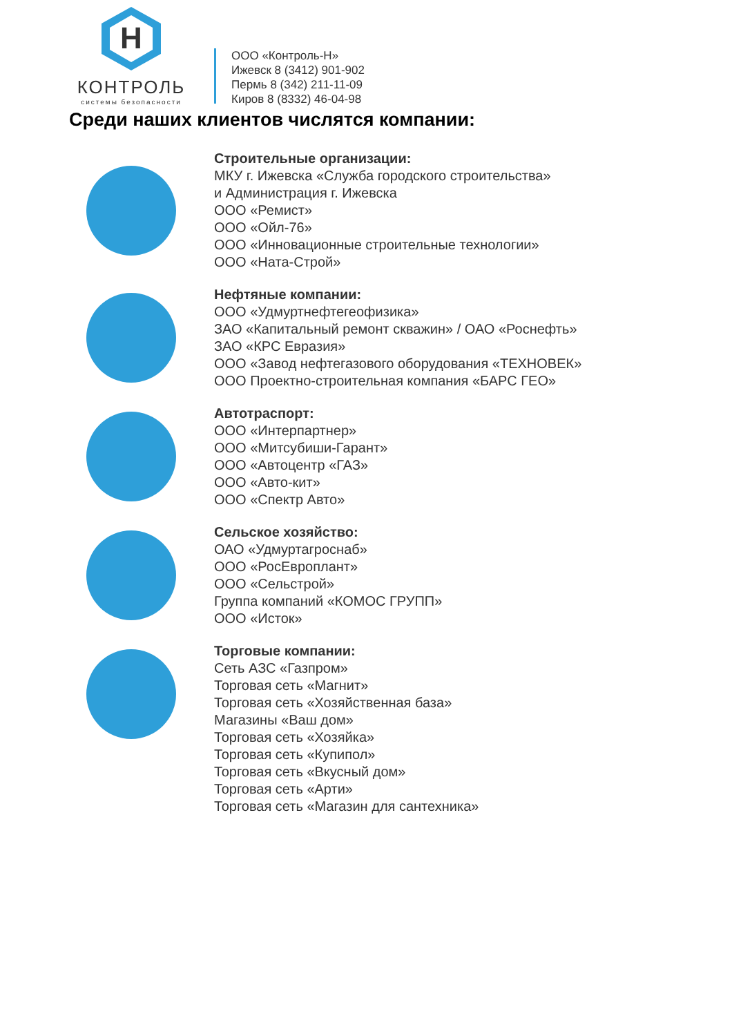H
КОНТРОЛЬ
системы безопасности
ООО «Контроль-Н»
Ижевск 8 (3412) 901-902
Пермь 8 (342) 211-11-09
Киров 8 (8332) 46-04-98
Среди наших клиентов числятся компании:
Строительные организации:
МКУ г. Ижевска «Служба городского строительства»
и Администрация г. Ижевска
ООО «Ремист»
ООО «Ойл-76»
ООО «Инновационные строительные технологии»
ООО «Ната-Строй»
Нефтяные компании:
ООО «Удмуртнефтегеофизика»
ЗАО «Капитальный ремонт скважин» / ОАО «Роснефть»
ЗАО «КРС Евразия»
ООО «Завод нефтегазового оборудования «ТЕХНОВЕК»
ООО Проектно-строительная компания «БАРС ГЕО»
Автотраспорт:
ООО «Интерпартнер»
ООО «Митсубиши-Гарант»
ООО «Автоцентр «ГАЗ»
ООО «Авто-кит»
ООО «Спектр Авто»
Сельское хозяйство:
ОАО «Удмуртагроснаб»
ООО «РосЕвроплант»
ООО «Сельстрой»
Группа компаний «КОМОС ГРУПП»
ООО «Исток»
Торговые компании:
Сеть АЗС «Газпром»
Торговая сеть «Магнит»
Торговая сеть «Хозяйственная база»
Магазины «Ваш дом»
Торговая сеть «Хозяйка»
Торговая сеть «Купипол»
Торговая сеть «Вкусный дом»
Торговая сеть «Арти»
Торговая сеть «Магазин для сантехника»